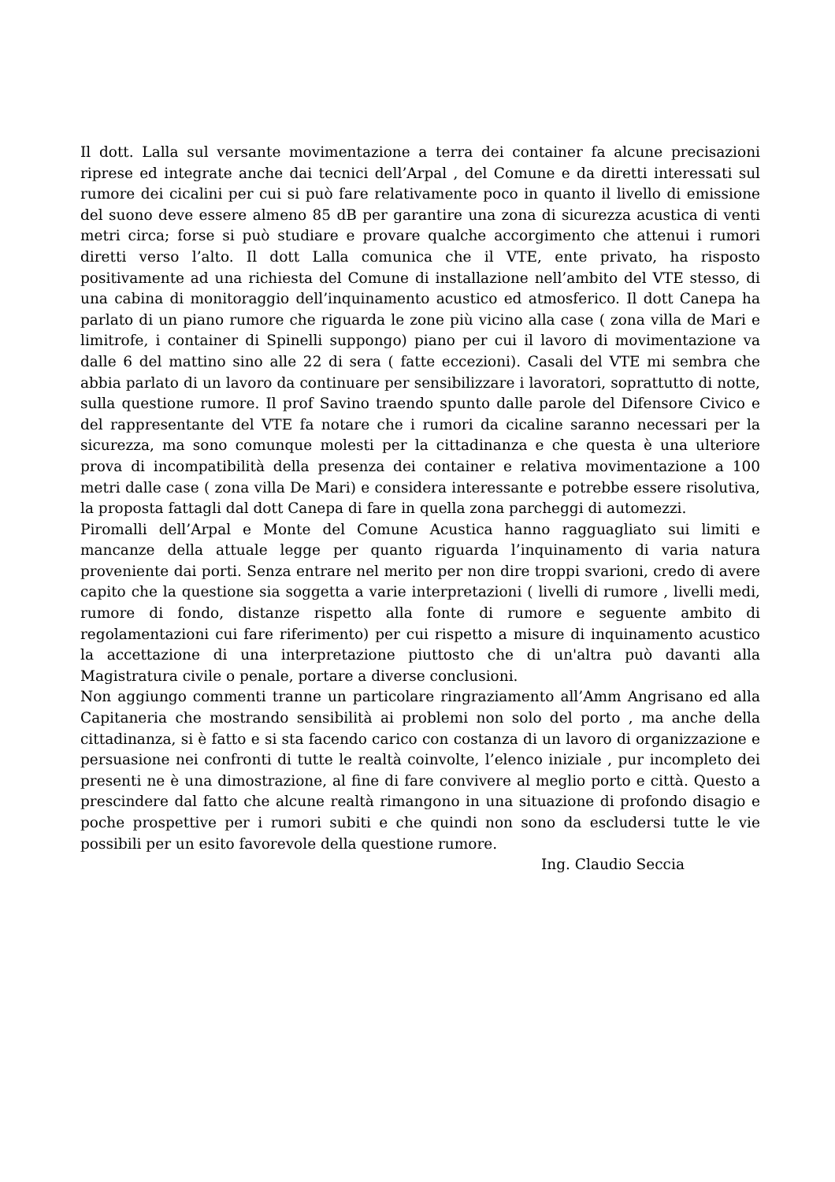Il dott. Lalla sul versante movimentazione a terra dei container fa alcune precisazioni riprese ed integrate anche dai tecnici dell’Arpal , del Comune e da diretti interessati sul rumore dei cicalini per cui si può fare relativamente poco in quanto il livello di emissione del suono deve essere almeno 85 dB per garantire una zona di sicurezza acustica di venti metri circa; forse si può studiare e provare qualche accorgimento che attenui i rumori diretti verso l’alto. Il dott Lalla comunica che il VTE, ente privato, ha risposto positivamente ad una richiesta del Comune di installazione nell’ambito del VTE stesso, di una cabina di monitoraggio dell’inquinamento acustico ed atmosferico. Il dott Canepa ha parlato di un piano rumore che riguarda le zone più vicino alla case ( zona villa de Mari e limitrofe, i container di Spinelli suppongo) piano per cui il lavoro di movimentazione va dalle 6 del mattino sino alle 22 di sera ( fatte eccezioni). Casali del VTE mi sembra che abbia parlato di un lavoro da continuare per sensibilizzare i lavoratori, soprattutto di notte, sulla questione rumore. Il prof Savino traendo spunto dalle parole del Difensore Civico e del rappresentante del VTE fa notare che i rumori da cicaline saranno necessari per la sicurezza, ma sono comunque molesti per la cittadinanza e che questa è una ulteriore prova di incompatibilità della presenza dei container e relativa movimentazione a 100 metri dalle case ( zona villa De Mari) e considera interessante e potrebbe essere risolutiva, la proposta fattagli dal dott Canepa di fare in quella zona parcheggi di automezzi.
Piromalli dell’Arpal e Monte del Comune Acustica hanno ragguagliato sui limiti e mancanze della attuale legge per quanto riguarda l’inquinamento di varia natura proveniente dai porti. Senza entrare nel merito per non dire troppi svarioni, credo di avere capito che la questione sia soggetta a varie interpretazioni ( livelli di rumore , livelli medi, rumore di fondo, distanze rispetto alla fonte di rumore e seguente ambito di regolamentazioni cui fare riferimento) per cui rispetto a misure di inquinamento acustico la accettazione di una interpretazione piuttosto che di un'altra può davanti alla Magistratura civile o penale, portare a diverse conclusioni.
Non aggiungo commenti tranne un particolare ringraziamento all’Amm Angrisano ed alla Capitaneria che mostrando sensibilità ai problemi non solo del porto , ma anche della cittadinanza, si è fatto e si sta facendo carico con costanza di un lavoro di organizzazione e persuasione nei confronti di tutte le realtà coinvolte, l’elenco iniziale , pur incompleto dei presenti ne è una dimostrazione, al fine di fare convivere al meglio porto e città. Questo a prescindere dal fatto che alcune realtà rimangono in una situazione di profondo disagio e poche prospettive per i rumori subiti e che quindi non sono da escludersi tutte le vie possibili per un esito favorevole della questione rumore.
Ing. Claudio Seccia